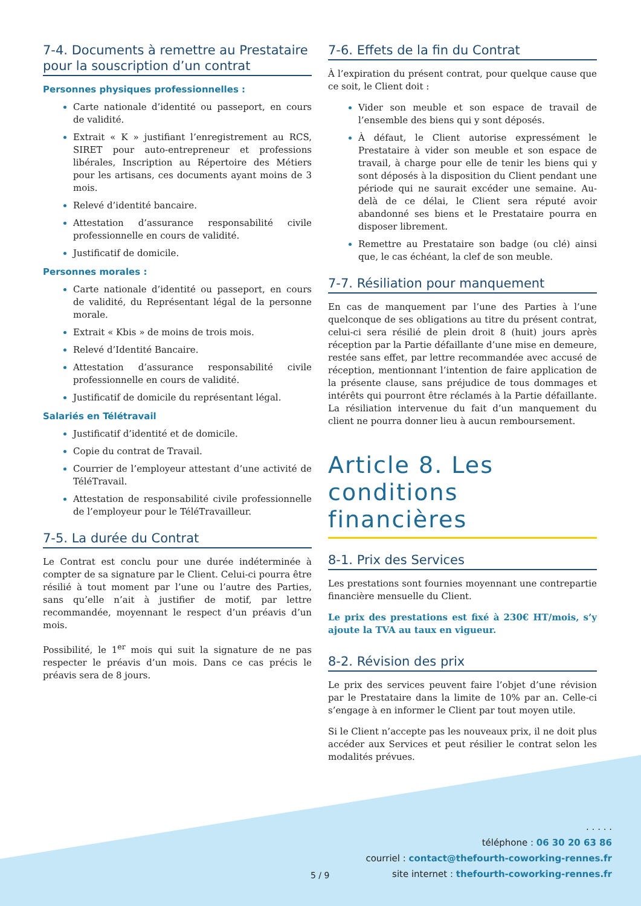7-4. Documents à remettre au Prestataire pour la souscription d’un contrat
Personnes physiques professionnelles :
Carte nationale d’identité ou passeport, en cours de validité.
Extrait « K » justifiant l’enregistrement au RCS, SIRET pour auto-entrepreneur et professions libérales, Inscription au Répertoire des Métiers pour les artisans, ces documents ayant moins de 3 mois.
Relevé d’identité bancaire.
Attestation d’assurance responsabilité civile professionnelle en cours de validité.
Justificatif de domicile.
Personnes morales :
Carte nationale d’identité ou passeport, en cours de validité, du Représentant légal de la personne morale.
Extrait « Kbis » de moins de trois mois.
Relevé d’Identité Bancaire.
Attestation d’assurance responsabilité civile professionnelle en cours de validité.
Justificatif de domicile du représentant légal.
Salariés en Télétravail
Justificatif d’identité et de domicile.
Copie du contrat de Travail.
Courrier de l’employeur attestant d’une activité de TéléTravail.
Attestation de responsabilité civile professionnelle de l’employeur pour le TéléTravailleur.
7-5. La durée du Contrat
Le Contrat est conclu pour une durée indéterminée à compter de sa signature par le Client. Celui-ci pourra être résilié à tout moment par l’une ou l’autre des Parties, sans qu’elle n’ait à justifier de motif, par lettre recommandée, moyennant le respect d’un préavis d’un mois.
Possibilité, le 1<sup>er</sup> mois qui suit la signature de ne pas respecter le préavis d’un mois. Dans ce cas précis le préavis sera de 8 jours.
7-6. Effets de la fin du Contrat
À l’expiration du présent contrat, pour quelque cause que ce soit, le Client doit :
Vider son meuble et son espace de travail de l’ensemble des biens qui y sont déposés.
À défaut, le Client autorise expressément le Prestataire à vider son meuble et son espace de travail, à charge pour elle de tenir les biens qui y sont déposés à la disposition du Client pendant une période qui ne saurait excéder une semaine. Au-delà de ce délai, le Client sera réputé avoir abandonné ses biens et le Prestataire pourra en disposer librement.
Remettre au Prestataire son badge (ou clé) ainsi que, le cas échéant, la clef de son meuble.
7-7. Résiliation pour manquement
En cas de manquement par l’une des Parties à l’une quelconque de ses obligations au titre du présent contrat, celui-ci sera résilié de plein droit 8 (huit) jours après réception par la Partie défaillante d’une mise en demeure, restée sans effet, par lettre recommandée avec accusé de réception, mentionnant l’intention de faire application de la présente clause, sans préjudice de tous dommages et intérêts qui pourront être réclamés à la Partie défaillante. La résiliation intervenue du fait d’un manquement du client ne pourra donner lieu à aucun remboursement.
Article 8. Les conditions financières
8-1. Prix des Services
Les prestations sont fournies moyennant une contrepartie financière mensuelle du Client.
Le prix des prestations est fixé à 230€ HT/mois, s’y ajoute la TVA au taux en vigueur.
8-2. Révision des prix
Le prix des services peuvent faire l’objet d’une révision par le Prestataire dans la limite de 10% par an. Celle-ci s’engage à en informer le Client par tout moyen utile.
Si le Client n’accepte pas les nouveaux prix, il ne doit plus accéder aux Services et peut résilier le contrat selon les modalités prévues.
5 / 9
. . . . .
téléphone : 06 30 20 63 86
courriel : contact@thefourth-coworking-rennes.fr
site internet : thefourth-coworking-rennes.fr